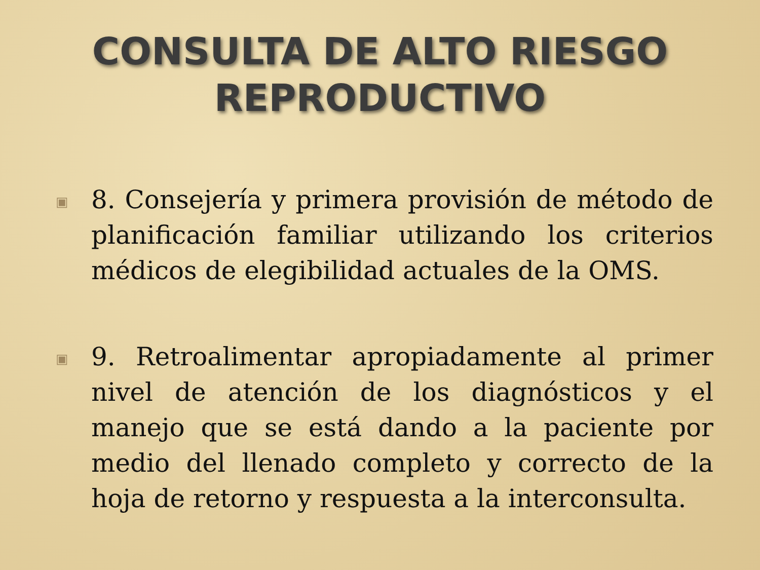CONSULTA DE ALTO RIESGO
REPRODUCTIVO
▣
8. Consejería y primera provisión de método de planificación familiar utilizando los criterios médicos de elegibilidad actuales de la OMS.
▣
9. Retroalimentar apropiadamente al primer nivel de atención de los diagnósticos y el manejo que se está dando a la paciente por medio del llenado completo y correcto de la hoja de retorno y respuesta a la interconsulta.